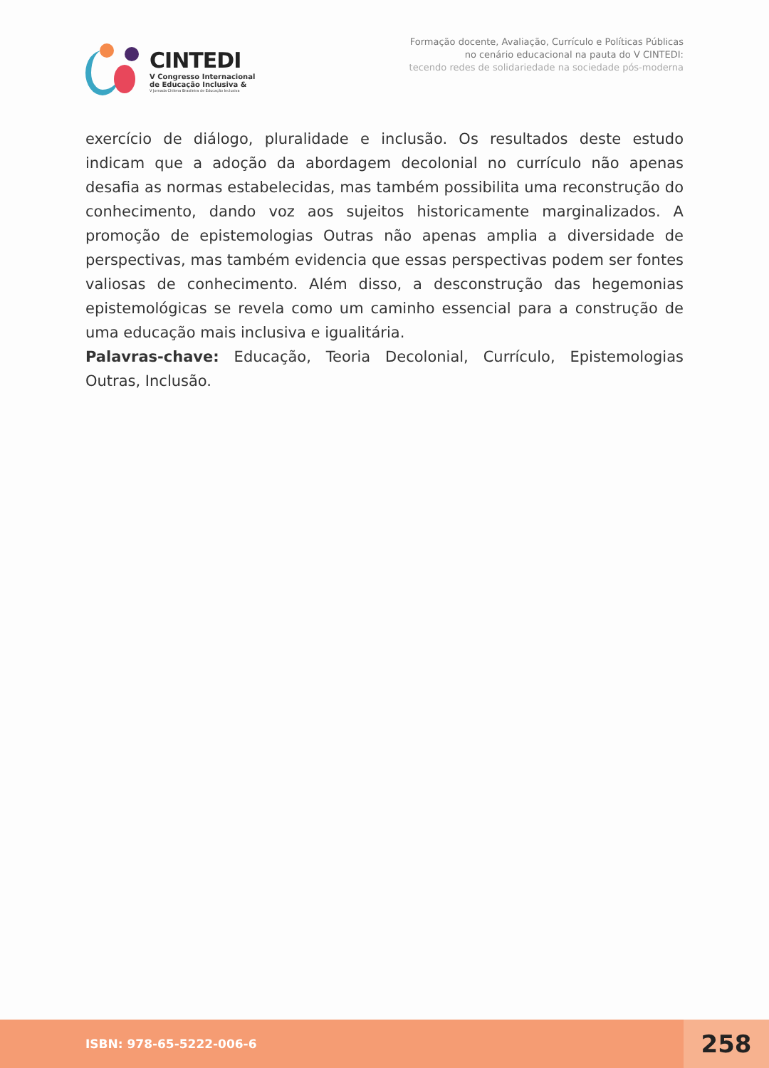CINTEDI
V Congresso Internacional
de Educação Inclusiva &
V Jornada Chilena Brasileira de Educação Inclusiva
Formação docente, Avaliação, Currículo e Políticas Públicas
no cenário educacional na pauta do V CINTEDI:
tecendo redes de solidariedade na sociedade pós-moderna
exercício de diálogo, pluralidade e inclusão. Os resultados deste estudo indicam que a adoção da abordagem decolonial no currículo não apenas desafia as normas estabelecidas, mas também possibilita uma reconstrução do conhecimento, dando voz aos sujeitos historicamente marginalizados. A promoção de epistemologias Outras não apenas amplia a diversidade de perspectivas, mas também evidencia que essas perspectivas podem ser fontes valiosas de conhecimento. Além disso, a desconstrução das hegemonias epistemológicas se revela como um caminho essencial para a construção de uma educação mais inclusiva e igualitária.
Palavras-chave: Educação, Teoria Decolonial, Currículo, Epistemologias Outras, Inclusão.
ISBN: 978-65-5222-006-6
258